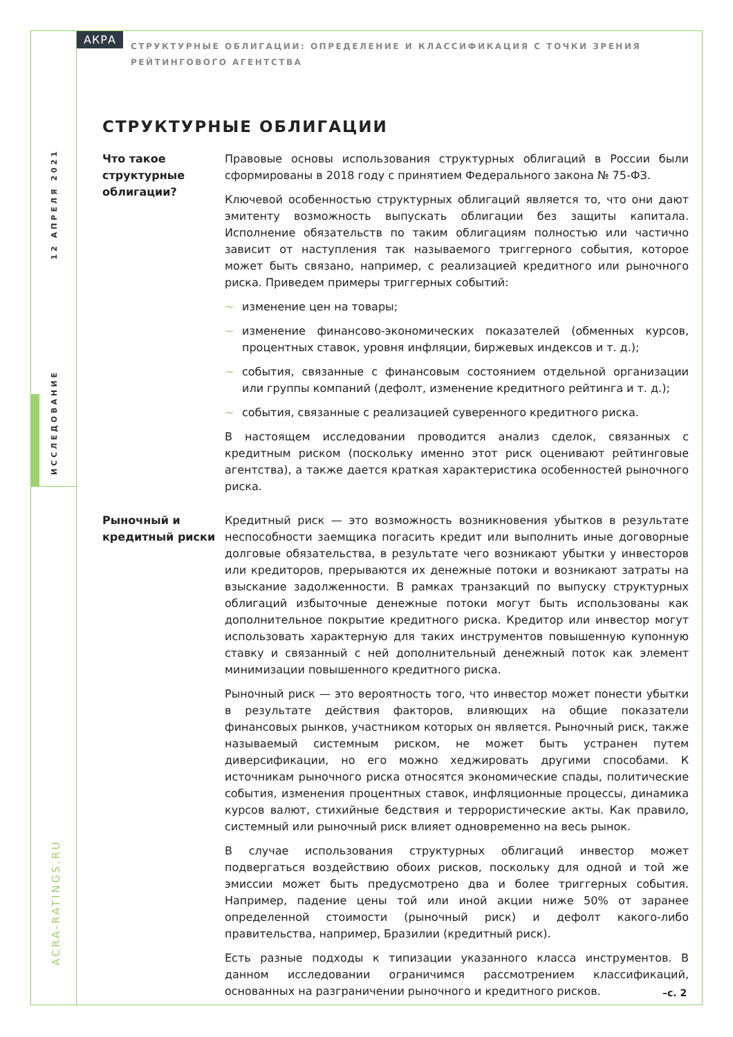АКРА
СТРУКТУРНЫЕ ОБЛИГАЦИИ: ОПРЕДЕЛЕНИЕ И КЛАССИФИКАЦИЯ С ТОЧКИ ЗРЕНИЯ РЕЙТИНГОВОГО АГЕНТСТВА
12 АПРЕЛЯ 2021
ИССЛЕДОВАНИЕ
ACRA-RATINGS.RU
СТРУКТУРНЫЕ ОБЛИГАЦИИ
Что такое структурные облигации?
Правовые основы использования структурных облигаций в России были сформированы в 2018 году с принятием Федерального закона № 75-ФЗ.
Ключевой особенностью структурных облигаций является то, что они дают эмитенту возможность выпускать облигации без защиты капитала. Исполнение обязательств по таким облигациям полностью или частично зависит от наступления так называемого триггерного события, которое может быть связано, например, с реализацией кредитного или рыночного риска. Приведем примеры триггерных событий:
~ изменение цен на товары;
~ изменение финансово-экономических показателей (обменных курсов, процентных ставок, уровня инфляции, биржевых индексов и т. д.);
~ события, связанные с финансовым состоянием отдельной организации или группы компаний (дефолт, изменение кредитного рейтинга и т. д.);
~ события, связанные с реализацией суверенного кредитного риска.
В настоящем исследовании проводится анализ сделок, связанных с кредитным риском (поскольку именно этот риск оценивают рейтинговые агентства), а также дается краткая характеристика особенностей рыночного риска.
Рыночный и кредитный риски
Кредитный риск — это возможность возникновения убытков в результате неспособности заемщика погасить кредит или выполнить иные договорные долговые обязательства, в результате чего возникают убытки у инвесторов или кредиторов, прерываются их денежные потоки и возникают затраты на взыскание задолженности. В рамках транзакций по выпуску структурных облигаций избыточные денежные потоки могут быть использованы как дополнительное покрытие кредитного риска. Кредитор или инвестор могут использовать характерную для таких инструментов повышенную купонную ставку и связанный с ней дополнительный денежный поток как элемент минимизации повышенного кредитного риска.
Рыночный риск — это вероятность того, что инвестор может понести убытки в результате действия факторов, влияющих на общие показатели финансовых рынков, участником которых он является. Рыночный риск, также называемый системным риском, не может быть устранен путем диверсификации, но его можно хеджировать другими способами. К источникам рыночного риска относятся экономические спады, политические события, изменения процентных ставок, инфляционные процессы, динамика курсов валют, стихийные бедствия и террористические акты. Как правило, системный или рыночный риск влияет одновременно на весь рынок.
В случае использования структурных облигаций инвестор может подвергаться воздействию обоих рисков, поскольку для одной и той же эмиссии может быть предусмотрено два и более триггерных события. Например, падение цены той или иной акции ниже 50% от заранее определенной стоимости (рыночный риск) и дефолт какого-либо правительства, например, Бразилии (кредитный риск).
Есть разные подходы к типизации указанного класса инструментов. В данном исследовании ограничимся рассмотрением классификаций, основанных на разграничении рыночного и кредитного рисков.
–с. 2